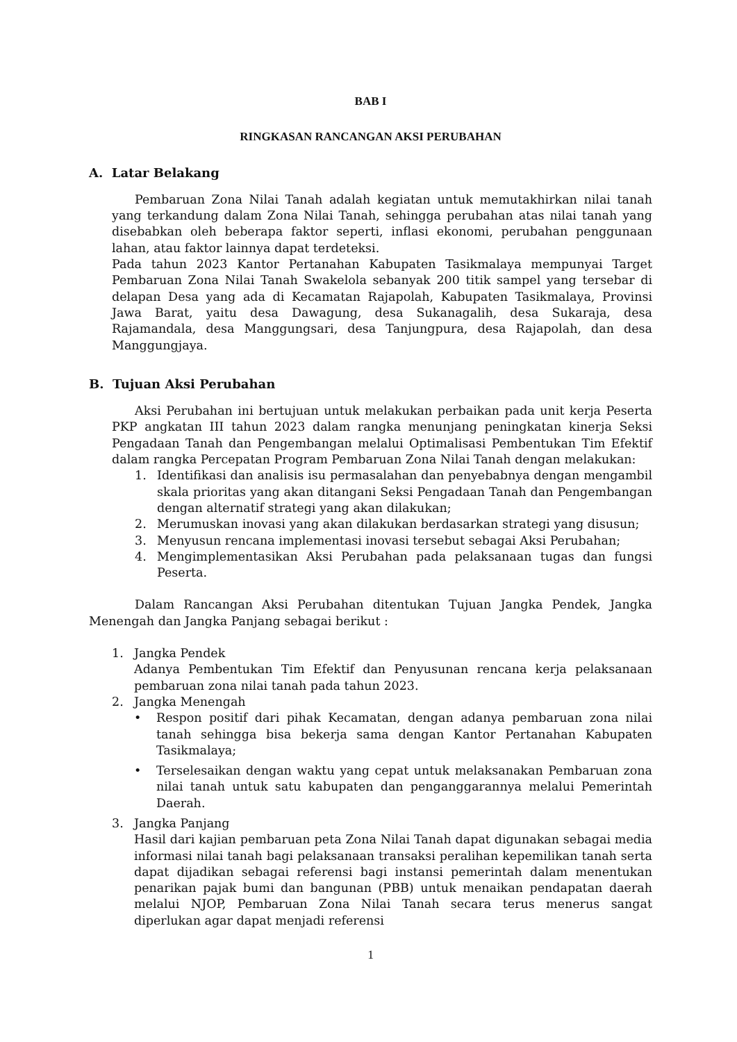BAB I
RINGKASAN RANCANGAN AKSI PERUBAHAN
A. Latar Belakang
Pembaruan Zona Nilai Tanah adalah kegiatan untuk memutakhirkan nilai tanah yang terkandung dalam Zona Nilai Tanah, sehingga perubahan atas nilai tanah yang disebabkan oleh beberapa faktor seperti, inflasi ekonomi, perubahan penggunaan lahan, atau faktor lainnya dapat terdeteksi.
Pada tahun 2023 Kantor Pertanahan Kabupaten Tasikmalaya mempunyai Target Pembaruan Zona Nilai Tanah Swakelola sebanyak 200 titik sampel yang tersebar di delapan Desa yang ada di Kecamatan Rajapolah, Kabupaten Tasikmalaya, Provinsi Jawa Barat, yaitu desa Dawagung, desa Sukanagalih, desa Sukaraja, desa Rajamandala, desa Manggungsari, desa Tanjungpura, desa Rajapolah, dan desa Manggungjaya.
B. Tujuan Aksi Perubahan
Aksi Perubahan ini bertujuan untuk melakukan perbaikan pada unit kerja Peserta PKP angkatan III tahun 2023 dalam rangka menunjang peningkatan kinerja Seksi Pengadaan Tanah dan Pengembangan melalui Optimalisasi Pembentukan Tim Efektif dalam rangka Percepatan Program Pembaruan Zona Nilai Tanah dengan melakukan:
1. Identifikasi dan analisis isu permasalahan dan penyebabnya dengan mengambil skala prioritas yang akan ditangani Seksi Pengadaan Tanah dan Pengembangan dengan alternatif strategi yang akan dilakukan;
2. Merumuskan inovasi yang akan dilakukan berdasarkan strategi yang disusun;
3. Menyusun rencana implementasi inovasi tersebut sebagai Aksi Perubahan;
4. Mengimplementasikan Aksi Perubahan pada pelaksanaan tugas dan fungsi Peserta.
Dalam Rancangan Aksi Perubahan ditentukan Tujuan Jangka Pendek, Jangka Menengah dan Jangka Panjang sebagai berikut :
1. Jangka Pendek
Adanya Pembentukan Tim Efektif dan Penyusunan rencana kerja pelaksanaan pembaruan zona nilai tanah pada tahun 2023.
2. Jangka Menengah
• Respon positif dari pihak Kecamatan, dengan adanya pembaruan zona nilai tanah sehingga bisa bekerja sama dengan Kantor Pertanahan Kabupaten Tasikmalaya;
• Terselesaikan dengan waktu yang cepat untuk melaksanakan Pembaruan zona nilai tanah untuk satu kabupaten dan penganggarannya melalui Pemerintah Daerah.
3. Jangka Panjang
Hasil dari kajian pembaruan peta Zona Nilai Tanah dapat digunakan sebagai media informasi nilai tanah bagi pelaksanaan transaksi peralihan kepemilikan tanah serta dapat dijadikan sebagai referensi bagi instansi pemerintah dalam menentukan penarikan pajak bumi dan bangunan (PBB) untuk menaikan pendapatan daerah melalui NJOP, Pembaruan Zona Nilai Tanah secara terus menerus sangat diperlukan agar dapat menjadi referensi
1